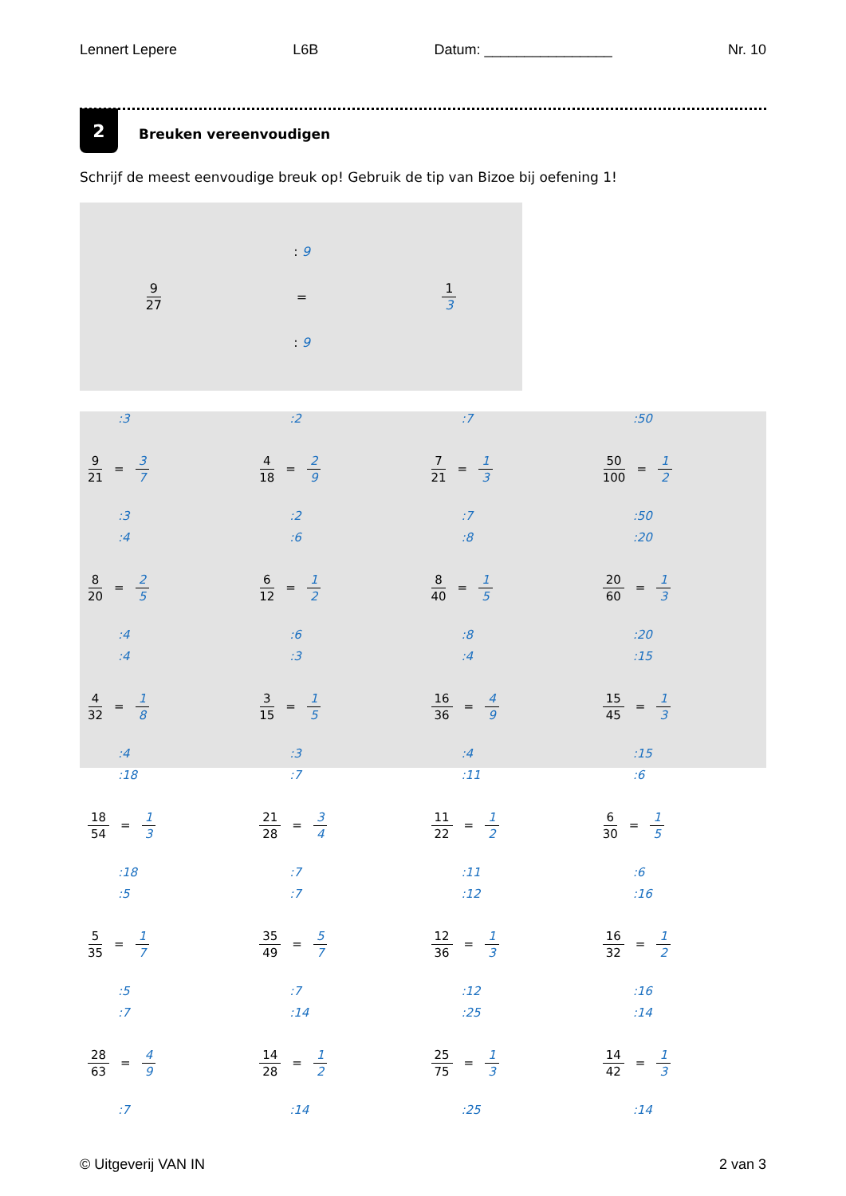Lennert Lepere L6B Datum: ________________ Nr. 10
2
Breuken vereenvoudigen
Schrijf de meest eenvoudige breuk op! Gebruik de tip van Bizoe bij oefening 1!
9 27
: 9
=
: 9
1 3
:3
9 21 = 3 7
:3
:2
4 18 = 2 9
:2
:7
7 21 = 1 3
:7
:50
50 100 = 1 2
:50
:4
8 20 = 2 5
:4
:6
6 12 = 1 2
:6
:8
8 40 = 1 5
:8
:20
20 60 = 1 3
:20
:4
4 32 = 1 8
:4
:3
3 15 = 1 5
:3
:4
16 36 = 4 9
:4
:15
15 45 = 1 3
:15
:18
18 54 = 1 3
:18
:7
21 28 = 3 4
:7
:11
11 22 = 1 2
:11
:6
6 30 = 1 5
:6
:5
5 35 = 1 7
:5
:7
35 49 = 5 7
:7
:12
12 36 = 1 3
:12
:16
16 32 = 1 2
:16
:7
28 63 = 4 9
:7
:14
14 28 = 1 2
:14
:25
25 75 = 1 3
:25
:14
14 42 = 1 3
:14
© Uitgeverij VAN IN 2 van 3